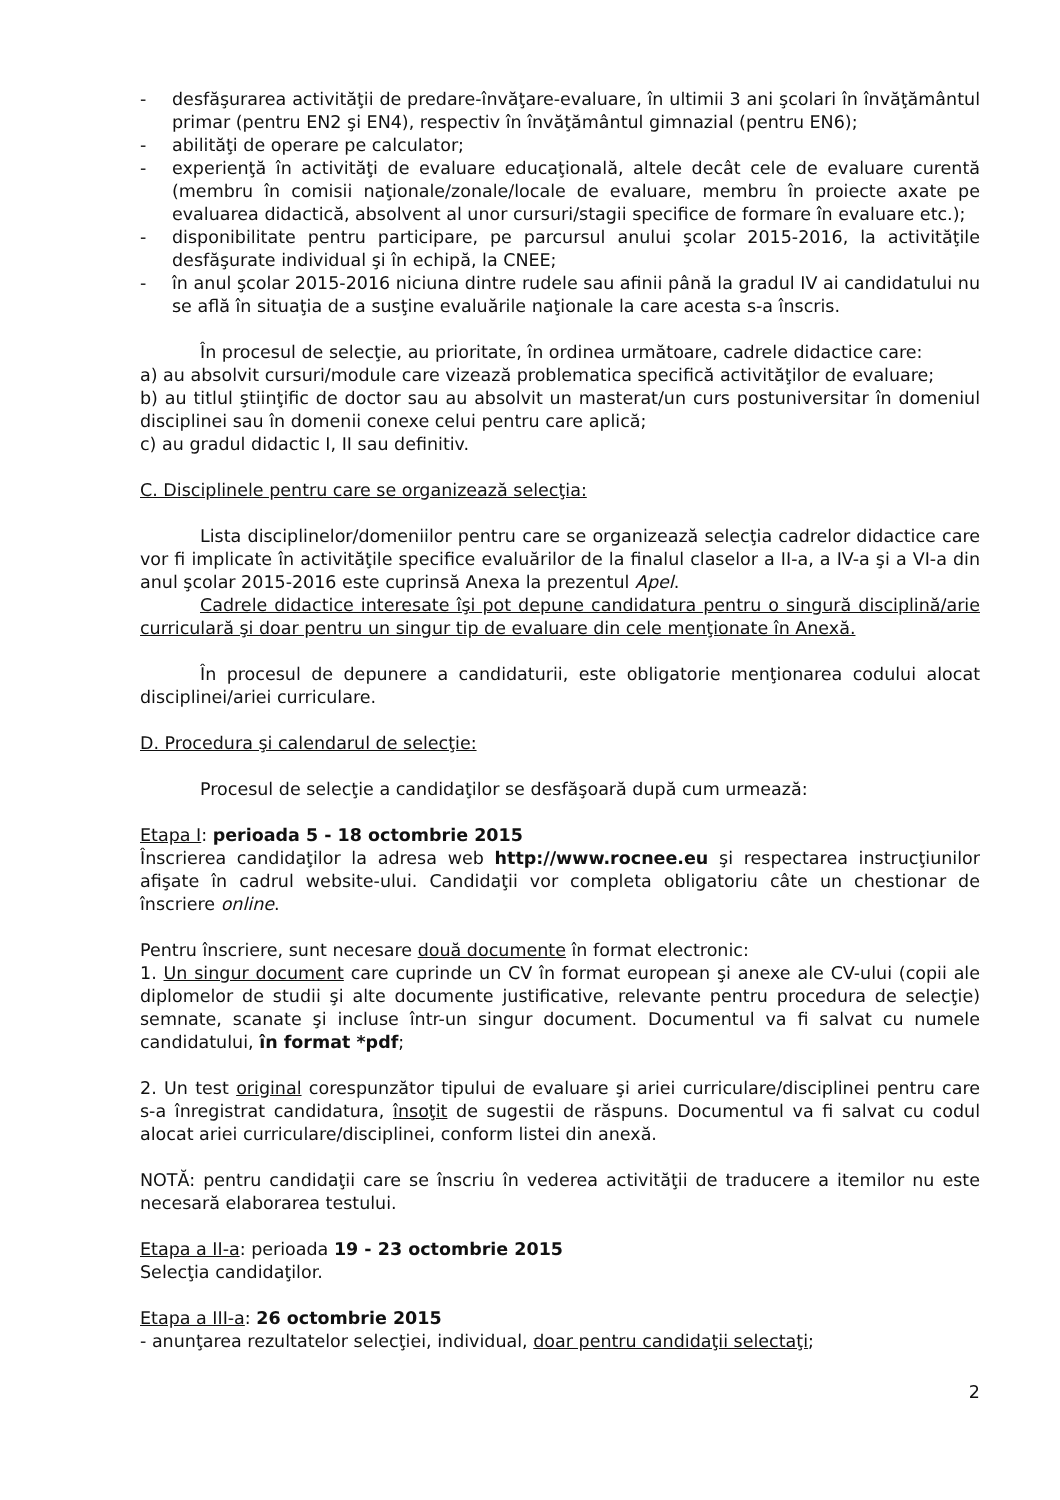- desfăşurarea activităţii de predare-învăţare-evaluare, în ultimii 3 ani şcolari în învăţământul primar (pentru EN2 şi EN4), respectiv în învăţământul gimnazial (pentru EN6);
- abilităţi de operare pe calculator;
- experienţă în activităţi de evaluare educaţională, altele decât cele de evaluare curentă (membru în comisii naţionale/zonale/locale de evaluare, membru în proiecte axate pe evaluarea didactică, absolvent al unor cursuri/stagii specifice de formare în evaluare etc.);
- disponibilitate pentru participare, pe parcursul anului şcolar 2015-2016, la activităţile desfăşurate individual şi în echipă, la CNEE;
- în anul şcolar 2015-2016 niciuna dintre rudele sau afinii până la gradul IV ai candidatului nu se află în situaţia de a susţine evaluările naţionale la care acesta s-a înscris.
În procesul de selecţie, au prioritate, în ordinea următoare, cadrele didactice care:
a) au absolvit cursuri/module care vizează problematica specifică activităţilor de evaluare;
b) au titlul ştiinţific de doctor sau au absolvit un masterat/un curs postuniversitar în domeniul disciplinei sau în domenii conexe celui pentru care aplică;
c) au gradul didactic I, II sau definitiv.
C. Disciplinele pentru care se organizează selecţia:
Lista disciplinelor/domeniilor pentru care se organizează selecţia cadrelor didactice care vor fi implicate în activităţile specifice evaluărilor de la finalul claselor a II-a, a IV-a şi a VI-a din anul şcolar 2015-2016 este cuprinsă Anexa la prezentul Apel.
Cadrele didactice interesate îşi pot depune candidatura pentru o singură disciplină/arie curriculară şi doar pentru un singur tip de evaluare din cele menţionate în Anexă.
În procesul de depunere a candidaturii, este obligatorie menţionarea codului alocat disciplinei/ariei curriculare.
D. Procedura şi calendarul de selecţie:
Procesul de selecţie a candidaţilor se desfăşoară după cum urmează:
Etapa I: perioada 5 - 18 octombrie 2015
Înscrierea candidaţilor la adresa web http://www.rocnee.eu şi respectarea instrucţiunilor afişate în cadrul website-ului. Candidaţii vor completa obligatoriu câte un chestionar de înscriere online.
Pentru înscriere, sunt necesare două documente în format electronic:
1. Un singur document care cuprinde un CV în format european şi anexe ale CV-ului (copii ale diplomelor de studii şi alte documente justificative, relevante pentru procedura de selecţie) semnate, scanate şi incluse într-un singur document. Documentul va fi salvat cu numele candidatului, în format *pdf;
2. Un test original corespunzător tipului de evaluare şi ariei curriculare/disciplinei pentru care s-a înregistrat candidatura, însoţit de sugestii de răspuns. Documentul va fi salvat cu codul alocat ariei curriculare/disciplinei, conform listei din anexă.
NOTĂ: pentru candidaţii care se înscriu în vederea activităţii de traducere a itemilor nu este necesară elaborarea testului.
Etapa a II-a: perioada 19 - 23 octombrie 2015
Selecţia candidaţilor.
Etapa a III-a: 26 octombrie 2015
- anunţarea rezultatelor selecţiei, individual, doar pentru candidaţii selectaţi;
2